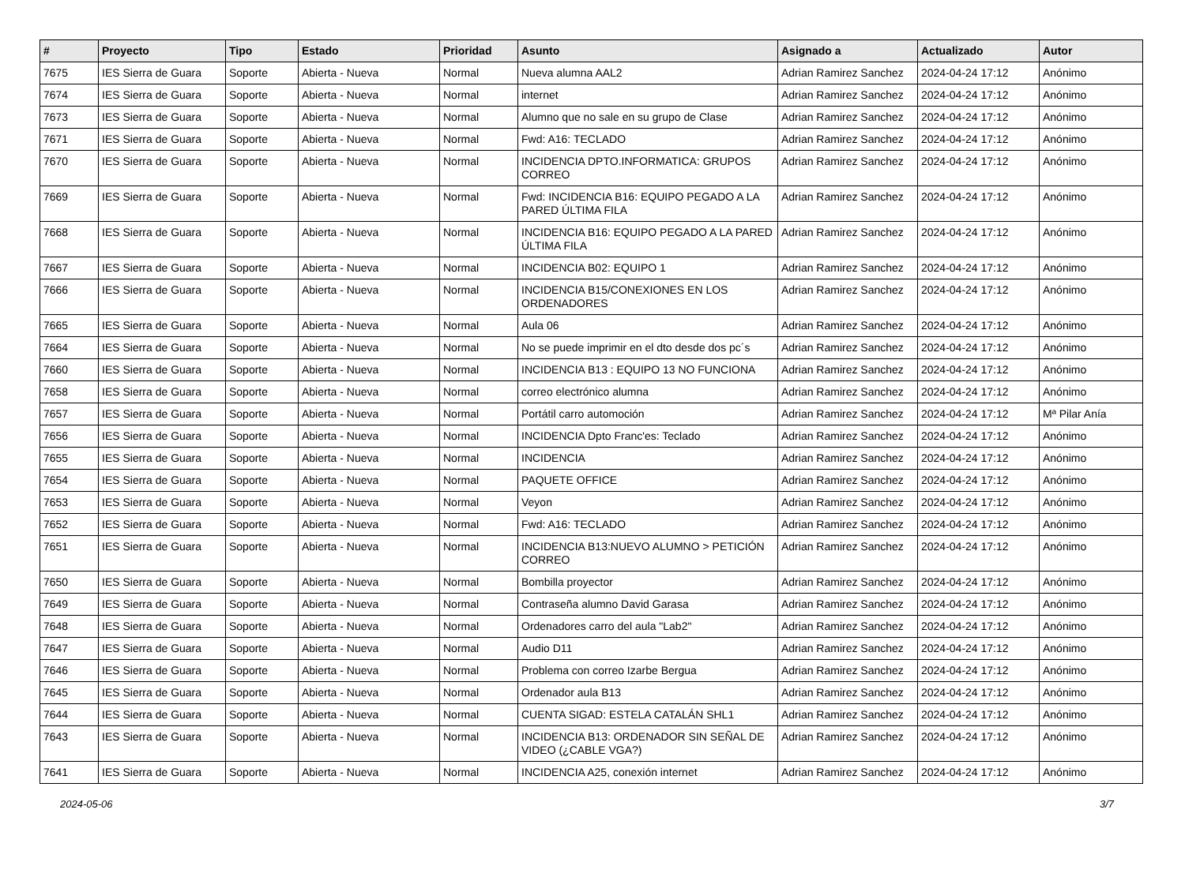| # | Proyecto | Tipo | Estado | Prioridad | Asunto | Asignado a | Actualizado | Autor |
| --- | --- | --- | --- | --- | --- | --- | --- | --- |
| 7675 | IES Sierra de Guara | Soporte | Abierta - Nueva | Normal | Nueva alumna AAL2 | Adrian Ramirez Sanchez | 2024-04-24 17:12 | Anónimo |
| 7674 | IES Sierra de Guara | Soporte | Abierta - Nueva | Normal | internet | Adrian Ramirez Sanchez | 2024-04-24 17:12 | Anónimo |
| 7673 | IES Sierra de Guara | Soporte | Abierta - Nueva | Normal | Alumno que no sale en su grupo de Clase | Adrian Ramirez Sanchez | 2024-04-24 17:12 | Anónimo |
| 7671 | IES Sierra de Guara | Soporte | Abierta - Nueva | Normal | Fwd: A16: TECLADO | Adrian Ramirez Sanchez | 2024-04-24 17:12 | Anónimo |
| 7670 | IES Sierra de Guara | Soporte | Abierta - Nueva | Normal | INCIDENCIA DPTO.INFORMATICA: GRUPOS CORREO | Adrian Ramirez Sanchez | 2024-04-24 17:12 | Anónimo |
| 7669 | IES Sierra de Guara | Soporte | Abierta - Nueva | Normal | Fwd: INCIDENCIA B16: EQUIPO PEGADO A LA PARED ÚLTIMA FILA | Adrian Ramirez Sanchez | 2024-04-24 17:12 | Anónimo |
| 7668 | IES Sierra de Guara | Soporte | Abierta - Nueva | Normal | INCIDENCIA B16: EQUIPO PEGADO A LA PARED ÚLTIMA FILA | Adrian Ramirez Sanchez | 2024-04-24 17:12 | Anónimo |
| 7667 | IES Sierra de Guara | Soporte | Abierta - Nueva | Normal | INCIDENCIA B02: EQUIPO 1 | Adrian Ramirez Sanchez | 2024-04-24 17:12 | Anónimo |
| 7666 | IES Sierra de Guara | Soporte | Abierta - Nueva | Normal | INCIDENCIA B15/CONEXIONES EN LOS ORDENADORES | Adrian Ramirez Sanchez | 2024-04-24 17:12 | Anónimo |
| 7665 | IES Sierra de Guara | Soporte | Abierta - Nueva | Normal | Aula 06 | Adrian Ramirez Sanchez | 2024-04-24 17:12 | Anónimo |
| 7664 | IES Sierra de Guara | Soporte | Abierta - Nueva | Normal | No se puede imprimir en el dto desde dos pc´s | Adrian Ramirez Sanchez | 2024-04-24 17:12 | Anónimo |
| 7660 | IES Sierra de Guara | Soporte | Abierta - Nueva | Normal | INCIDENCIA B13 : EQUIPO 13 NO FUNCIONA | Adrian Ramirez Sanchez | 2024-04-24 17:12 | Anónimo |
| 7658 | IES Sierra de Guara | Soporte | Abierta - Nueva | Normal | correo electrónico alumna | Adrian Ramirez Sanchez | 2024-04-24 17:12 | Anónimo |
| 7657 | IES Sierra de Guara | Soporte | Abierta - Nueva | Normal | Portátil carro automoción | Adrian Ramirez Sanchez | 2024-04-24 17:12 | Mª Pilar Anía |
| 7656 | IES Sierra de Guara | Soporte | Abierta - Nueva | Normal | INCIDENCIA Dpto Franc'es: Teclado | Adrian Ramirez Sanchez | 2024-04-24 17:12 | Anónimo |
| 7655 | IES Sierra de Guara | Soporte | Abierta - Nueva | Normal | INCIDENCIA | Adrian Ramirez Sanchez | 2024-04-24 17:12 | Anónimo |
| 7654 | IES Sierra de Guara | Soporte | Abierta - Nueva | Normal | PAQUETE OFFICE | Adrian Ramirez Sanchez | 2024-04-24 17:12 | Anónimo |
| 7653 | IES Sierra de Guara | Soporte | Abierta - Nueva | Normal | Veyon | Adrian Ramirez Sanchez | 2024-04-24 17:12 | Anónimo |
| 7652 | IES Sierra de Guara | Soporte | Abierta - Nueva | Normal | Fwd: A16: TECLADO | Adrian Ramirez Sanchez | 2024-04-24 17:12 | Anónimo |
| 7651 | IES Sierra de Guara | Soporte | Abierta - Nueva | Normal | INCIDENCIA B13:NUEVO ALUMNO > PETICIÓN CORREO | Adrian Ramirez Sanchez | 2024-04-24 17:12 | Anónimo |
| 7650 | IES Sierra de Guara | Soporte | Abierta - Nueva | Normal | Bombilla proyector | Adrian Ramirez Sanchez | 2024-04-24 17:12 | Anónimo |
| 7649 | IES Sierra de Guara | Soporte | Abierta - Nueva | Normal | Contraseña alumno David Garasa | Adrian Ramirez Sanchez | 2024-04-24 17:12 | Anónimo |
| 7648 | IES Sierra de Guara | Soporte | Abierta - Nueva | Normal | Ordenadores carro del aula "Lab2" | Adrian Ramirez Sanchez | 2024-04-24 17:12 | Anónimo |
| 7647 | IES Sierra de Guara | Soporte | Abierta - Nueva | Normal | Audio D11 | Adrian Ramirez Sanchez | 2024-04-24 17:12 | Anónimo |
| 7646 | IES Sierra de Guara | Soporte | Abierta - Nueva | Normal | Problema con correo Izarbe Bergua | Adrian Ramirez Sanchez | 2024-04-24 17:12 | Anónimo |
| 7645 | IES Sierra de Guara | Soporte | Abierta - Nueva | Normal | Ordenador aula B13 | Adrian Ramirez Sanchez | 2024-04-24 17:12 | Anónimo |
| 7644 | IES Sierra de Guara | Soporte | Abierta - Nueva | Normal | CUENTA SIGAD: ESTELA CATALÁN SHL1 | Adrian Ramirez Sanchez | 2024-04-24 17:12 | Anónimo |
| 7643 | IES Sierra de Guara | Soporte | Abierta - Nueva | Normal | INCIDENCIA B13: ORDENADOR SIN SEÑAL DE VIDEO (¿CABLE VGA?) | Adrian Ramirez Sanchez | 2024-04-24 17:12 | Anónimo |
| 7641 | IES Sierra de Guara | Soporte | Abierta - Nueva | Normal | INCIDENCIA A25, conexión internet | Adrian Ramirez Sanchez | 2024-04-24 17:12 | Anónimo |
2024-05-06 3/7